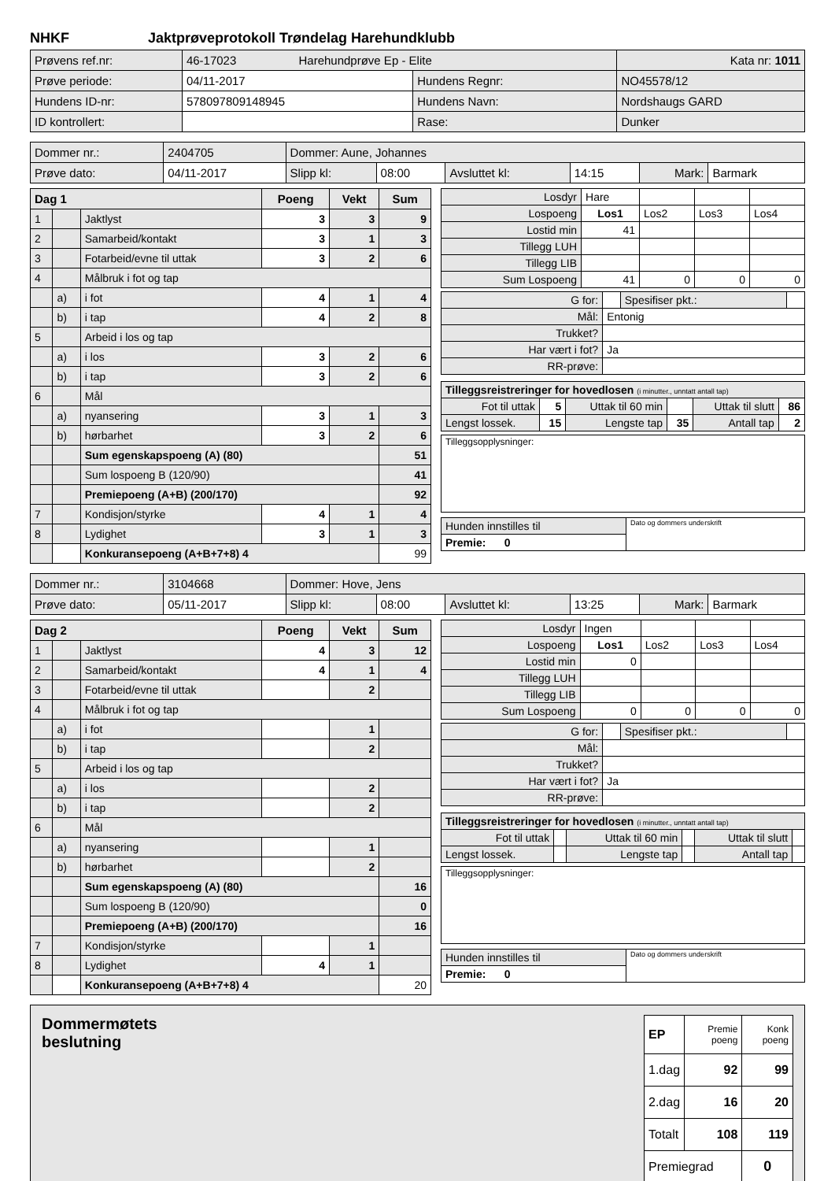NHKF Jaktprøveprotokoll Trøndelag Harehundklubb
| Prøvens ref.nr: | 46-17023 Harehundprøve Ep - Elite | | | Kata nr: 1011 |
| Prøve periode: | 04/11-2017 | Hundens Regnr: | NO45578/12 | |
| Hundens ID-nr: | 578097809148945 | Hundens Navn: | Nordshaugs GARD | |
| ID kontrollert: | | Rase: | Dunker | |
| Dommer nr.: | 2404705 | Dommer: Aune, Johannes | | | | | |
| Prøve dato: | 04/11-2017 | Slipp kl: | 08:00 | Avsluttet kl: | 14:15 | Mark: | Barmark |
| Dag 1 | | | Poeng | Vekt | Sum |
| --- | --- | --- | --- | --- | --- |
| 1 | | Jaktlyst | 3 | 3 | 9 |
| 2 | | Samarbeid/kontakt | 3 | 1 | 3 |
| 3 | | Fotarbeid/evne til uttak | 3 | 2 | 6 |
| 4 | | Målbruk i fot og tap | | | |
| | a) | i fot | 4 | 1 | 4 |
| | b) | i tap | 4 | 2 | 8 |
| 5 | | Arbeid i los og tap | | | |
| | a) | i los | 3 | 2 | 6 |
| | b) | i tap | 3 | 2 | 6 |
| 6 | | Mål | | | |
| | a) | nyansering | 3 | 1 | 3 |
| | b) | hørbarhet | 3 | 2 | 6 |
| | | Sum egenskapspoeng (A) (80) | | | 51 |
| | | Sum lospoeng B (120/90) | | | 41 |
| | | Premiepoeng (A+B) (200/170) | | | 92 |
| 7 | | Kondisjon/styrke | 4 | 1 | 4 |
| 8 | | Lydighet | 3 | 1 | 3 |
| | | Konkuransepoeng (A+B+7+8) 4 | | | 99 |
| Losdyr | Hare | | | |
| Lospoeng | Los1 | Los2 | Los3 | Los4 |
| Lostid min | 41 | | | |
| Tillegg LUH | | | | |
| Tillegg LIB | | | | |
| Sum Lospoeng | 41 | 0 | 0 | 0 |
| G for: | | Spesifiser pkt.: | |
| Mål: | Entonig | | |
| Trukket? | | | |
| Har vært i fot? | Ja | | |
| RR-prøve: | | | |
| Tilleggsreistreringer for hovedlosen (i minutter., unntatt antall tap) | | | | | |
| Fot til uttak | 5 | Uttak til 60 min | | Uttak til slutt | 86 |
| Lengst lossek. | 15 | Lengste tap | 35 | Antall tap | 2 |
| Tilleggsopplysninger: |
| Hunden innstilles til | Dato og dommers underskrift |
| Premie: 0 | |
| Dommer nr.: | 3104668 | Dommer: Hove, Jens | | | | | |
| Prøve dato: | 05/11-2017 | Slipp kl: | 08:00 | Avsluttet kl: | 13:25 | Mark: | Barmark |
| Dag 2 | | | Poeng | Vekt | Sum |
| --- | --- | --- | --- | --- | --- |
| 1 | | Jaktlyst | 4 | 3 | 12 |
| 2 | | Samarbeid/kontakt | 4 | 1 | 4 |
| 3 | | Fotarbeid/evne til uttak | | 2 | |
| 4 | | Målbruk i fot og tap | | | |
| | a) | i fot | | 1 | |
| | b) | i tap | | 2 | |
| 5 | | Arbeid i los og tap | | | |
| | a) | i los | | 2 | |
| | b) | i tap | | 2 | |
| 6 | | Mål | | | |
| | a) | nyansering | | 1 | |
| | b) | hørbarhet | | 2 | |
| | | Sum egenskapspoeng (A) (80) | | | 16 |
| | | Sum lospoeng B (120/90) | | | 0 |
| | | Premiepoeng (A+B) (200/170) | | | 16 |
| 7 | | Kondisjon/styrke | | 1 | |
| 8 | | Lydighet | 4 | 1 | |
| | | Konkuransepoeng (A+B+7+8) 4 | | | 20 |
| Losdyr | Ingen | | | |
| Lospoeng | Los1 | Los2 | Los3 | Los4 |
| Lostid min | 0 | | | |
| Tillegg LUH | | | | |
| Tillegg LIB | | | | |
| Sum Lospoeng | 0 | 0 | 0 | 0 |
| G for: | | Spesifiser pkt.: | |
| Mål: | | | |
| Trukket? | | | |
| Har vært i fot? | Ja | | |
| RR-prøve: | | | |
| Tilleggsreistreringer for hovedlosen (i minutter., unntatt antall tap) | | | | | |
| Fot til uttak | | Uttak til 60 min | | Uttak til slutt | |
| Lengst lossek. | | Lengste tap | | Antall tap | |
| Tilleggsopplysninger: |
| Hunden innstilles til | Dato og dommers underskrift |
| Premie: 0 | |
Dommermøtets
beslutning
| EP | Premie poeng | Konk poeng |
| 1.dag | 92 | 99 |
| 2.dag | 16 | 20 |
| Totalt | 108 | 119 |
| Premiegrad | | 0 |